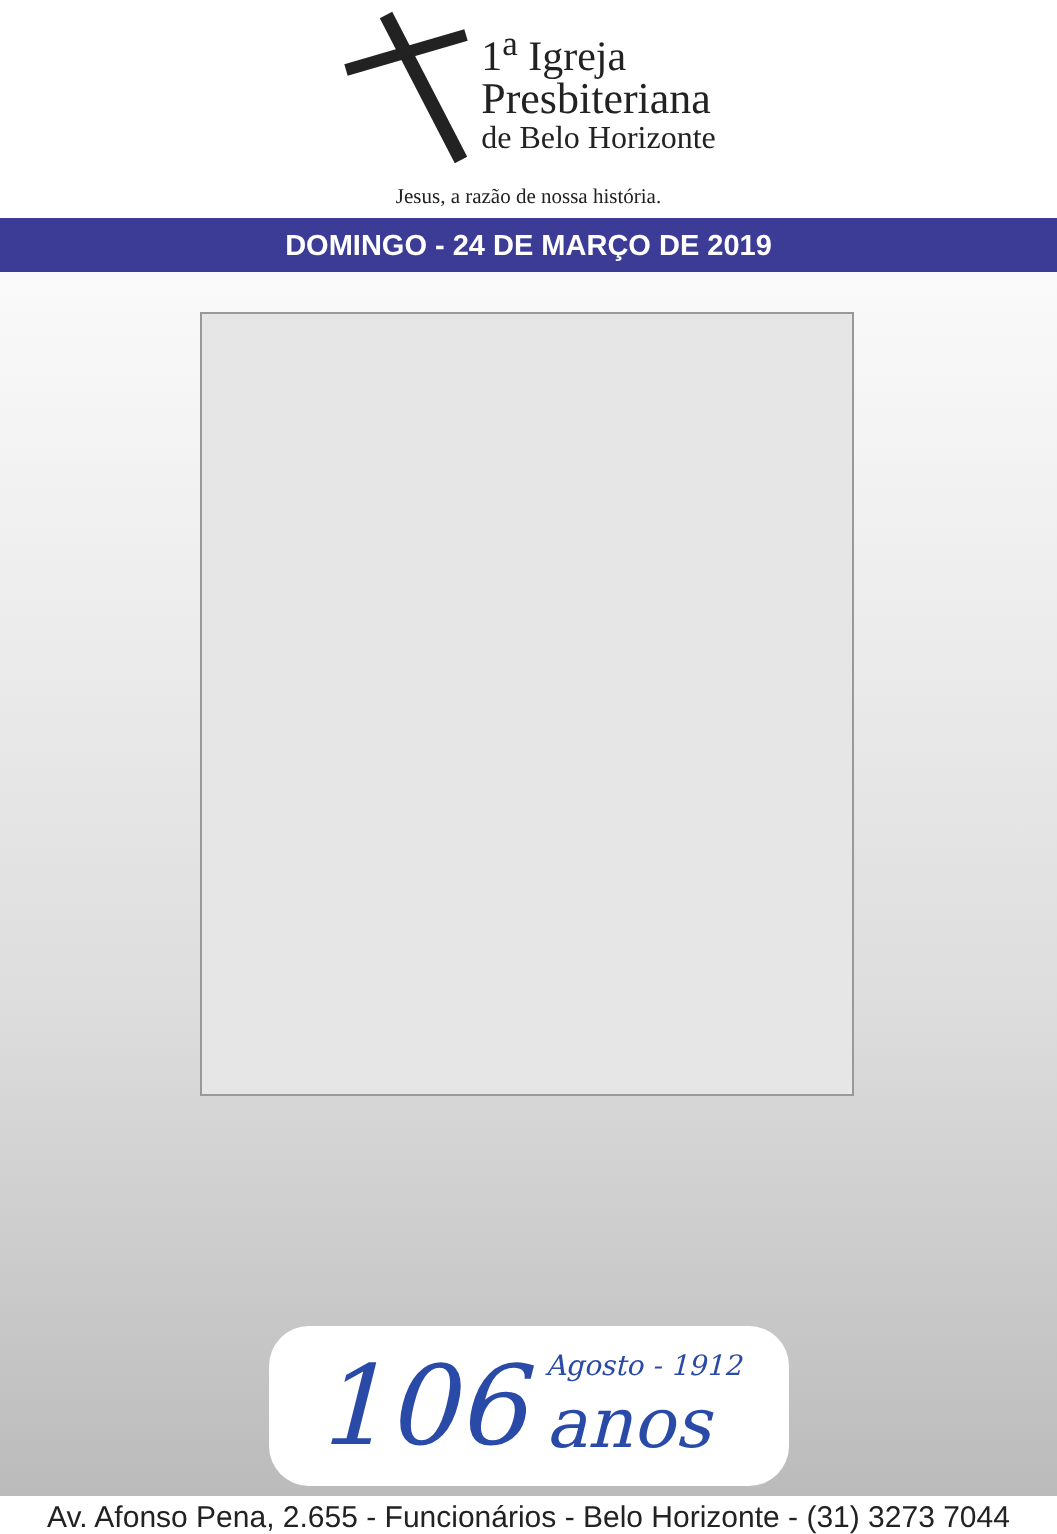1<sup>a</sup> Igreja
Presbiteriana
de Belo Horizonte
Jesus, a razão de nossa história.
DOMINGO - 24 DE MARÇO DE 2019
106 Agosto - 1912
anos
Av. Afonso Pena, 2.655 - Funcionários - Belo Horizonte - (31) 3273 7044